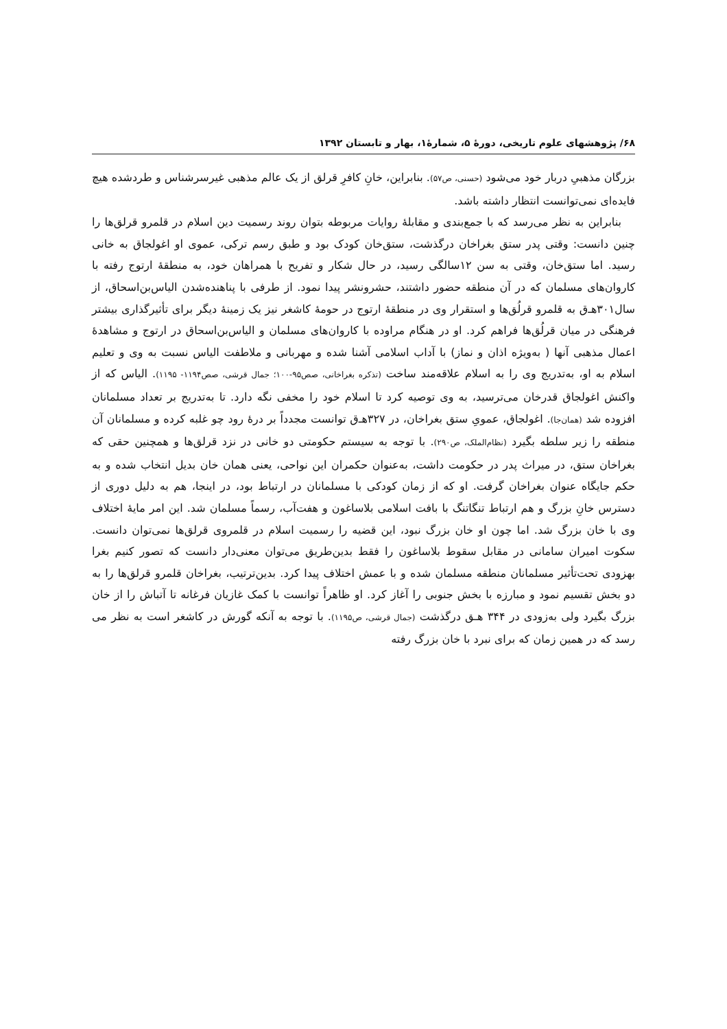۶۸/ پژوهشهای علوم تاریخی، دورهٔ ۵، شمارهٔ۱، بهار و تابستان ۱۳۹۲
بزرگان مذهبیِ دربار خود می‌شود (حسنی، ص۵۷). بنابراین، خانِ کافرِ قرلق از یک عالم مذهبی غیرسرشناس و طردشده هیچ فایده‌ای نمی‌توانست انتظار داشته باشد.
بنابراین به نظر می‌رسد که با جمع‌بندی و مقابلهٔ روایات مربوطه بتوان روند رسمیت دین اسلام در قلمرو قرلق‌ها را چنین دانست: وقتی پدر ستق بغراخان درگذشت، ستق‌خان کودک بود و طبق رسم ترکی، عموی او اغولجاق به خانی رسید. اما ستق‌خان، وقتی به سن ۱۲سالگی رسید، در حال شکار و تفریح با همراهان خود، به منطقهٔ ارتوج رفته با کاروان‌های مسلمان که در آن منطقه حضور داشتند، حشرونشر پیدا نمود. از طرفی با پناهنده‌شدن الیاس‌بن‌اسحاق، از سال۳۰۱هـ‌ق به قلمرو قرلُق‌ها و استقرار وی در منطقهٔ ارتوج در حومهٔ کاشغر نیز یک زمینهٔ دیگر برای تأثیرگذاری بیشتر فرهنگی در میان قرلُق‌ها فراهم کرد. او در هنگام مراوده با کاروان‌های مسلمان و الیاس‌بن‌اسحاق در ارتوج و مشاهدهٔ اعمال مذهبی آنها ( به‌ویژه اذان و نماز) با آداب اسلامی آشنا شده و مهربانی و ملاطفت الیاس نسبت به وی و تعلیم اسلام به او، به‌تدریج وی را به اسلام علاقه‌مند ساخت (تذکره بغراخانی، صص۹۵-۱۰۰؛ جمال قرشی، صص۱۱۹۴- ۱۱۹۵). الیاس که از واکنش اغولجاق قدرخان می‌ترسید، به وی توصیه کرد تا اسلام خود را مخفی نگه دارد. تا به‌تدریج بر تعداد مسلمانان افزوده شد (همان‌جا). اغولجاق، عمویِ ستق بغراخان، در ۳۲۷هـ‌ق توانست مجدداً بر درهٔ رود چو غلبه کرده و مسلمانان آن منطقه را زیر سلطه بگیرد (نظام‌الملک، ص۲۹۰). با توجه به سیستم حکومتی دو خانی در نزد قرلق‌ها و همچنین حقی که بغراخان ستق، در میراث پدر در حکومت داشت، به‌عنوان حکمران این نواحی، یعنی همان خان بدیل انتخاب شده و به حکم جایگاه عنوان بغراخان گرفت. او که از زمان کودکی با مسلمانان در ارتباط بود، در اینجا، هم به دلیل دوری از دسترس خانِ بزرگ و هم ارتباط تنگاتنگ با بافت اسلامی بلاساغون و هفت‌آب، رسماً مسلمان شد. این امر مایهٔ اختلاف وی با خان بزرگ شد. اما چون او خان بزرگ نبود، این قضیه را رسمیت اسلام در قلمروی قرلق‌ها نمی‌توان دانست. سکوت امیران سامانی در مقابل سقوط بلاساغون را فقط بدین‌طریق می‌توان معنی‌دار دانست که تصور کنیم بغرا بهزودی تحت‌تأثیر مسلمانان منطقه مسلمان شده و با عمش اختلاف پیدا کرد. بدین‌ترتیب، بغراخان قلمرو قرلق‌ها را به دو بخش تقسیم نمود و مبارزه با بخش جنوبی را آغاز کرد. او ظاهراً توانست با کمک غازیان فرغانه تا آتباش را از خان بزرگ بگیرد ولی به‌زودی در ۳۴۴ هـق درگذشت (جمال قرشی، ص۱۱۹۵). با توجه به آنکه گورش در کاشغر است به نظر می رسد که در همین زمان که برای نبرد با خان بزرگ رفته